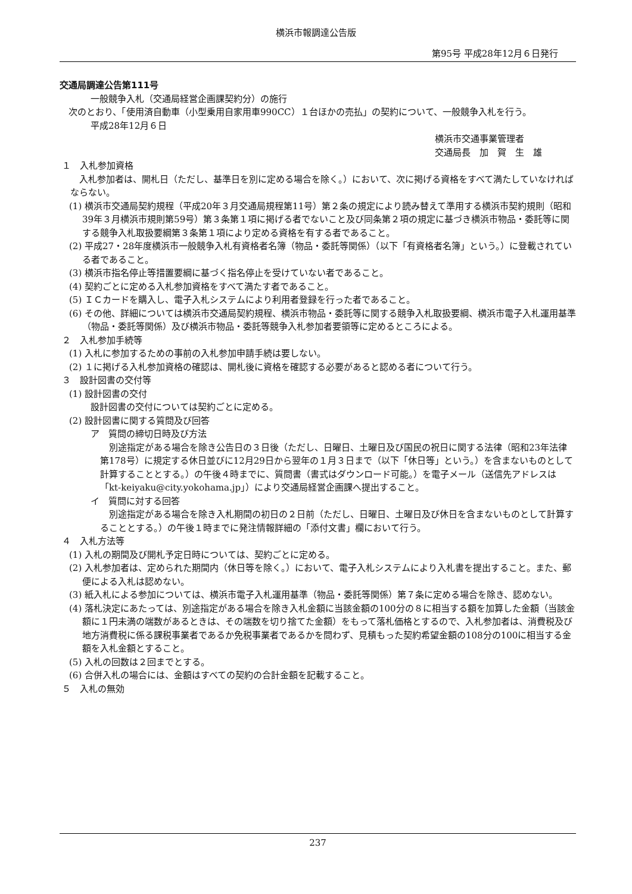横浜市報調達公告版
第95号 平成28年12月６日発行
交通局調達公告第111号
一般競争入札（交通局経営企画課契約分）の施行
　次のとおり、「使用済自動車（小型乗用自家用車990CC）１台ほかの売払」の契約について、一般競争入札を行う。
平成28年12月６日
横浜市交通事業管理者
交通局長　加　賀　生　雄
１　入札参加資格
　入札参加者は、開札日（ただし、基準日を別に定める場合を除く。）において、次に掲げる資格をすべて満たしていなければならない。
(1) 横浜市交通局契約規程（平成20年３月交通局規程第11号）第２条の規定により読み替えて準用する横浜市契約規則（昭和39年３月横浜市規則第59号）第３条第１項に掲げる者でないこと及び同条第２項の規定に基づき横浜市物品・委託等に関する競争入札取扱要綱第３条第１項により定める資格を有する者であること。
(2) 平成27・28年度横浜市一般競争入札有資格者名簿（物品・委託等関係）（以下「有資格者名簿」という。）に登載されている者であること。
(3) 横浜市指名停止等措置要綱に基づく指名停止を受けていない者であること。
(4) 契約ごとに定める入札参加資格をすべて満たす者であること。
(5) ＩＣカードを購入し、電子入札システムにより利用者登録を行った者であること。
(6) その他、詳細については横浜市交通局契約規程、横浜市物品・委託等に関する競争入札取扱要綱、横浜市電子入札運用基準（物品・委託等関係）及び横浜市物品・委託等競争入札参加者要領等に定めるところによる。
２　入札参加手続等
(1) 入札に参加するための事前の入札参加申請手続は要しない。
(2) １に掲げる入札参加資格の確認は、開札後に資格を確認する必要があると認める者について行う。
３　設計図書の交付等
(1) 設計図書の交付
設計図書の交付については契約ごとに定める。
(2) 設計図書に関する質問及び回答
ア　質問の締切日時及び方法
　別途指定がある場合を除き公告日の３日後（ただし、日曜日、土曜日及び国民の祝日に関する法律（昭和23年法律第178号）に規定する休日並びに12月29日から翌年の１月３日まで（以下「休日等」という。）を含まないものとして計算することとする。）の午後４時までに、質問書（書式はダウンロード可能。）を電子メール（送信先アドレスは「kt-keiyaku@city.yokohama.jp」）により交通局経営企画課へ提出すること。
イ　質問に対する回答
　別途指定がある場合を除き入札期間の初日の２日前（ただし、日曜日、土曜日及び休日を含まないものとして計算することとする。）の午後１時までに発注情報詳細の「添付文書」欄において行う。
４　入札方法等
(1) 入札の期間及び開札予定日時については、契約ごとに定める。
(2) 入札参加者は、定められた期間内（休日等を除く。）において、電子入札システムにより入札書を提出すること。また、郵便による入札は認めない。
(3) 紙入札による参加については、横浜市電子入札運用基準（物品・委託等関係）第７条に定める場合を除き、認めない。
(4) 落札決定にあたっては、別途指定がある場合を除き入札金額に当該金額の100分の８に相当する額を加算した金額（当該金額に１円未満の端数があるときは、その端数を切り捨てた金額）をもって落札価格とするので、入札参加者は、消費税及び地方消費税に係る課税事業者であるか免税事業者であるかを問わず、見積もった契約希望金額の108分の100に相当する金額を入札金額とすること。
(5) 入札の回数は２回までとする。
(6) 合併入札の場合には、金額はすべての契約の合計金額を記載すること。
５　入札の無効
237